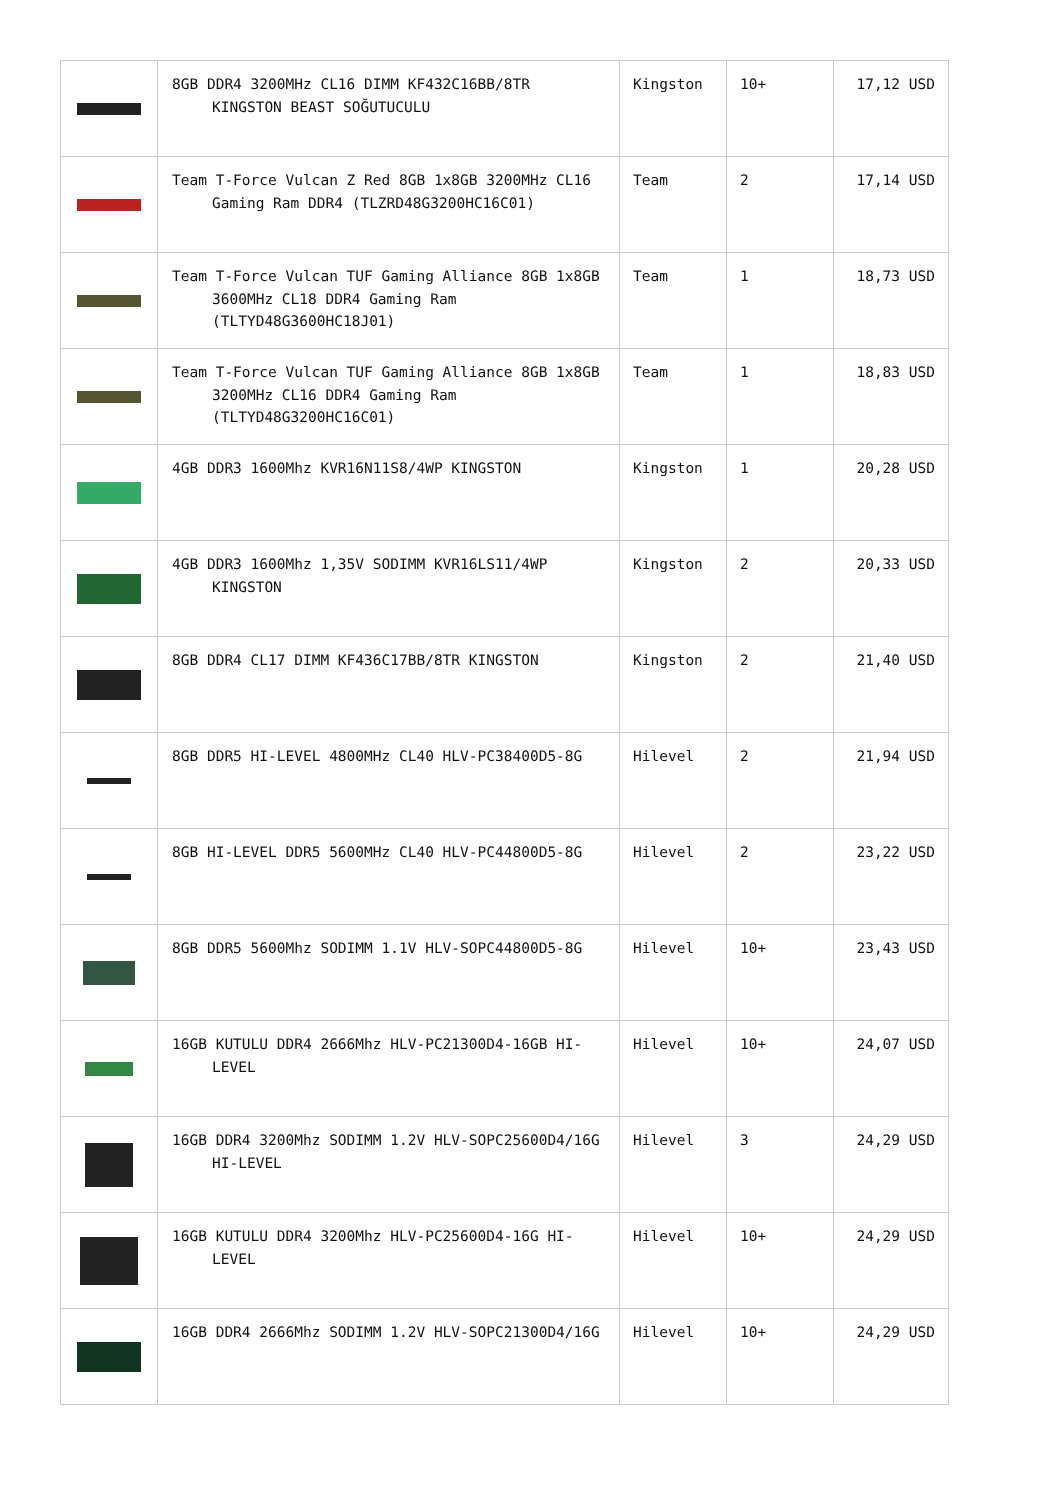| | 8GB DDR4 3200MHz CL16 DIMM KF432C16BB/8TR KINGSTON BEAST SOĞUTUCULU | Kingston | 10+ | 17,12 USD |
| | Team T-Force Vulcan Z Red 8GB 1x8GB 3200MHz CL16 Gaming Ram DDR4 (TLZRD48G3200HC16C01) | Team | 2 | 17,14 USD |
| | Team T-Force Vulcan TUF Gaming Alliance 8GB 1x8GB 3600MHz CL18 DDR4 Gaming Ram (TLTYD48G3600HC18J01) | Team | 1 | 18,73 USD |
| | Team T-Force Vulcan TUF Gaming Alliance 8GB 1x8GB 3200MHz CL16 DDR4 Gaming Ram (TLTYD48G3200HC16C01) | Team | 1 | 18,83 USD |
| | 4GB DDR3 1600Mhz KVR16N11S8/4WP KINGSTON | Kingston | 1 | 20,28 USD |
| | 4GB DDR3 1600Mhz 1,35V SODIMM KVR16LS11/4WP KINGSTON | Kingston | 2 | 20,33 USD |
| | 8GB DDR4 CL17 DIMM KF436C17BB/8TR KINGSTON | Kingston | 2 | 21,40 USD |
| | 8GB DDR5 HI-LEVEL 4800MHz CL40 HLV-PC38400D5-8G | Hilevel | 2 | 21,94 USD |
| | 8GB HI-LEVEL DDR5 5600MHz CL40 HLV-PC44800D5-8G | Hilevel | 2 | 23,22 USD |
| | 8GB DDR5 5600Mhz SODIMM 1.1V HLV-SOPC44800D5-8G | Hilevel | 10+ | 23,43 USD |
| | 16GB KUTULU DDR4 2666Mhz HLV-PC21300D4-16GB HI-LEVEL | Hilevel | 10+ | 24,07 USD |
| | 16GB DDR4 3200Mhz SODIMM 1.2V HLV-SOPC25600D4/16G HI-LEVEL | Hilevel | 3 | 24,29 USD |
| | 16GB KUTULU DDR4 3200Mhz HLV-PC25600D4-16G HI-LEVEL | Hilevel | 10+ | 24,29 USD |
| | 16GB DDR4 2666Mhz SODIMM 1.2V HLV-SOPC21300D4/16G | Hilevel | 10+ | 24,29 USD |